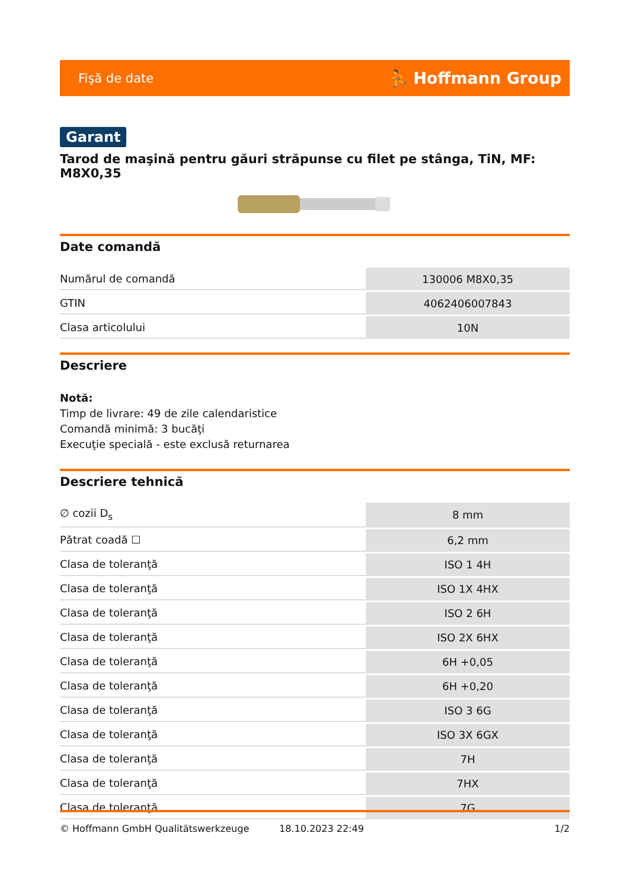Fişă de date ⛹ Hoffmann Group
Garant
Tarod de maşină pentru găuri străpunse cu filet pe stânga, TiN, MF: M8X0,35
Date comandă
| Numărul de comandă | 130006 M8X0,35 |
| GTIN | 4062406007843 |
| Clasa articolului | 10N |
Descriere
Notă:
Timp de livrare: 49 de zile calendaristice
Comandă minimă: 3 bucăţi
Execuţie specială - este exclusă returnarea
Descriere tehnică
| ∅ cozii D<sub>s</sub> | 8 mm |
| Pătrat coadă ☐ | 6,2 mm |
| Clasa de toleranţă | ISO 1 4H |
| Clasa de toleranţă | ISO 1X 4HX |
| Clasa de toleranţă | ISO 2 6H |
| Clasa de toleranţă | ISO 2X 6HX |
| Clasa de toleranţă | 6H +0,05 |
| Clasa de toleranţă | 6H +0,20 |
| Clasa de toleranţă | ISO 3 6G |
| Clasa de toleranţă | ISO 3X 6GX |
| Clasa de toleranţă | 7H |
| Clasa de toleranţă | 7HX |
| Clasa de toleranţă | 7G |
© Hoffmann GmbH Qualitätswerkzeuge 18.10.2023 22:49 1/2